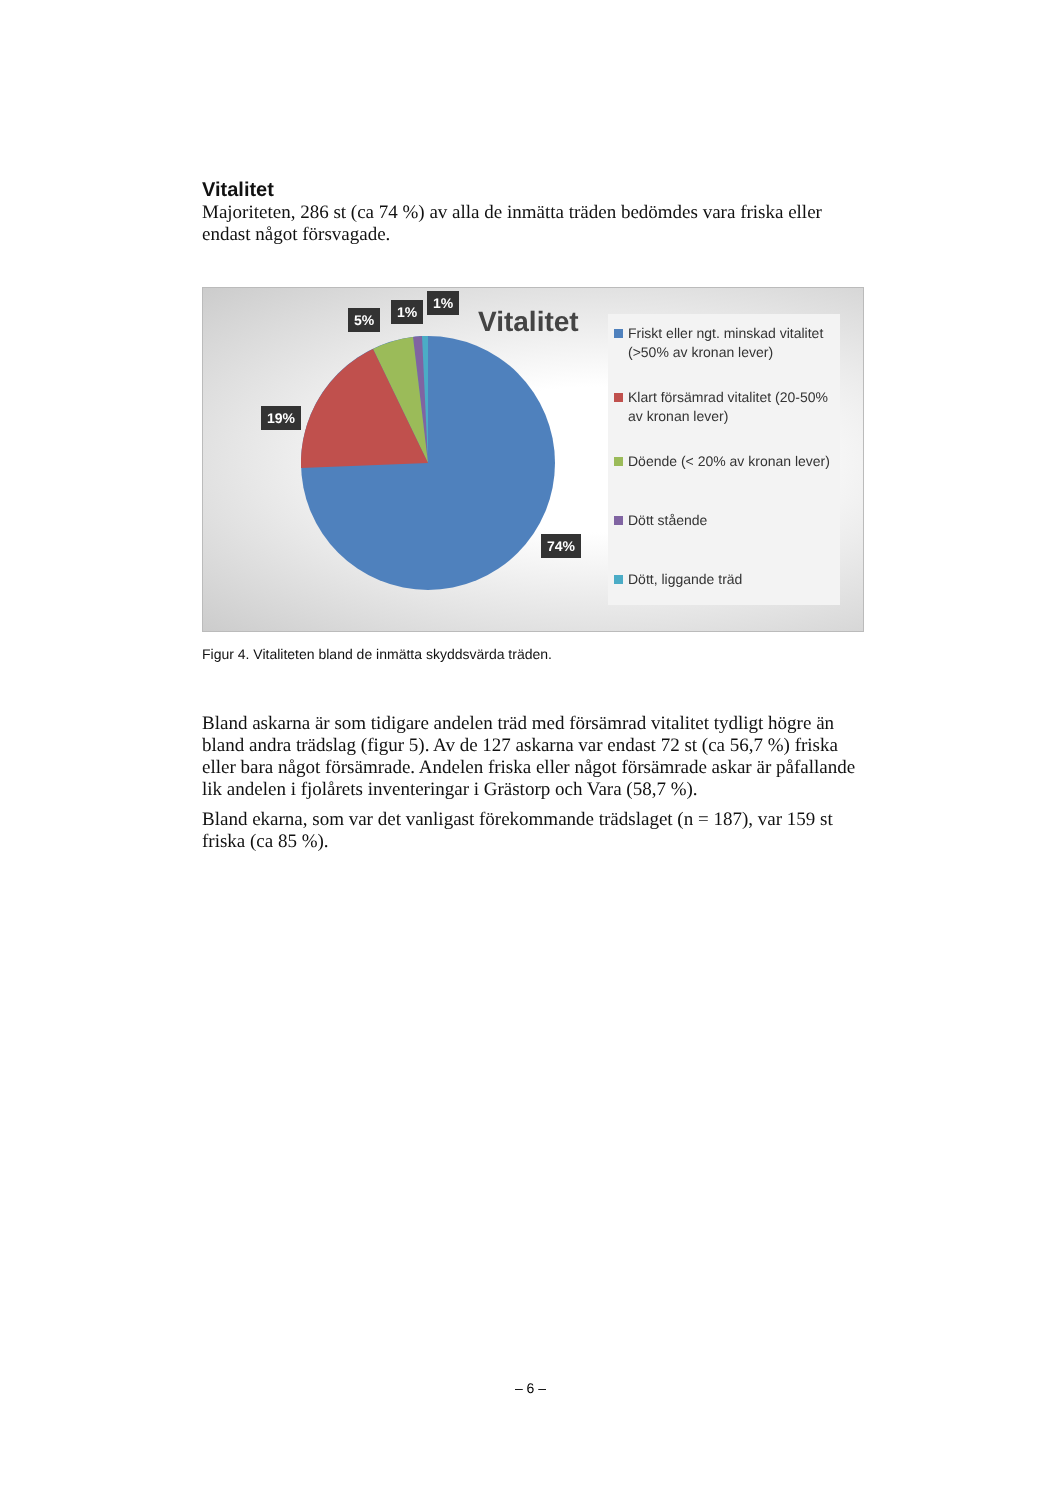Vitalitet
Majoriteten, 286 st (ca 74 %) av alla de inmätta träden bedömdes vara friska eller endast något försvagade.
5% 1%
1%
19%
74%
Vitalitet
Friskt eller ngt. minskad vitalitet (>50% av kronan lever)
Klart försämrad vitalitet (20-50% av kronan lever)
Döende (< 20% av kronan lever)
Dött stående
Dött, liggande träd
Figur 4. Vitaliteten bland de inmätta skyddsvärda träden.
Bland askarna är som tidigare andelen träd med försämrad vitalitet tydligt högre än bland andra trädslag (figur 5). Av de 127 askarna var endast 72 st (ca 56,7 %) friska eller bara något försämrade. Andelen friska eller något försämrade askar är påfallande lik andelen i fjolårets inventeringar i Grästorp och Vara (58,7 %).
Bland ekarna, som var det vanligast förekommande trädslaget (n = 187), var 159 st friska (ca 85 %).
– 6 –